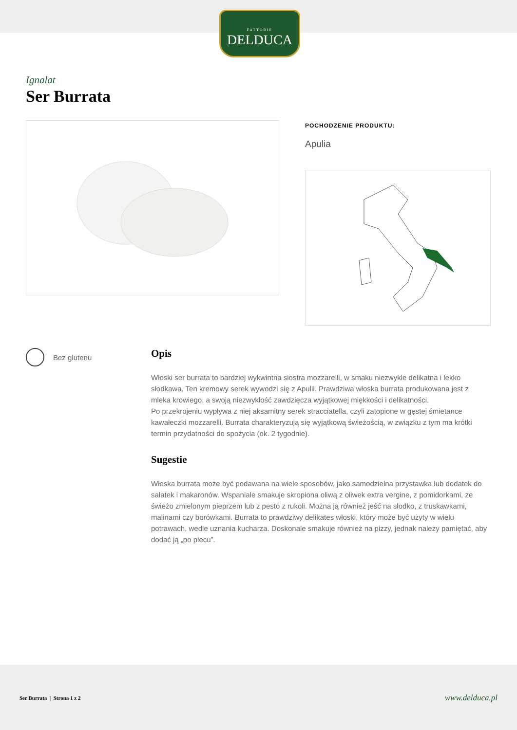FATTORIE
DELDUCA
Ignalat
Ser Burrata
POCHODZENIE PRODUKTU:
Apulia
Bez glutenu
Opis
Włoski ser burrata to bardziej wykwintna siostra mozzarelli, w smaku niezwykle delikatna i lekko słodkawa. Ten kremowy serek wywodzi się z Apulii. Prawdziwa włoska burrata produkowana jest z mleka krowiego, a swoją niezwykłość zawdzięcza wyjątkowej miękkości i delikatności.
Po przekrojeniu wypływa z niej aksamitny serek stracciatella, czyli zatopione w gęstej śmietance kawałeczki mozzarelli. Burrata charakteryzują się wyjątkową świeżością, w związku z tym ma krótki termin przydatności do spożycia (ok. 2 tygodnie).
Sugestie
Włoska burrata może być podawana na wiele sposobów, jako samodzielna przystawka lub dodatek do sałatek i makaronów. Wspaniale smakuje skropiona oliwą z oliwek extra vergine, z pomidorkami, ze świeżo zmielonym pieprzem lub z pesto z rukoli. Można ją również jeść na słodko, z truskawkami, malinami czy borówkami. Burrata to prawdziwy delikates włoski, który może być użyty w wielu potrawach, wedle uznania kucharza. Doskonale smakuje również na pizzy, jednak należy pamiętać, aby dodać ją „po piecu”.
Ser Burrata | Strona 1 z 2 www.delduca.pl